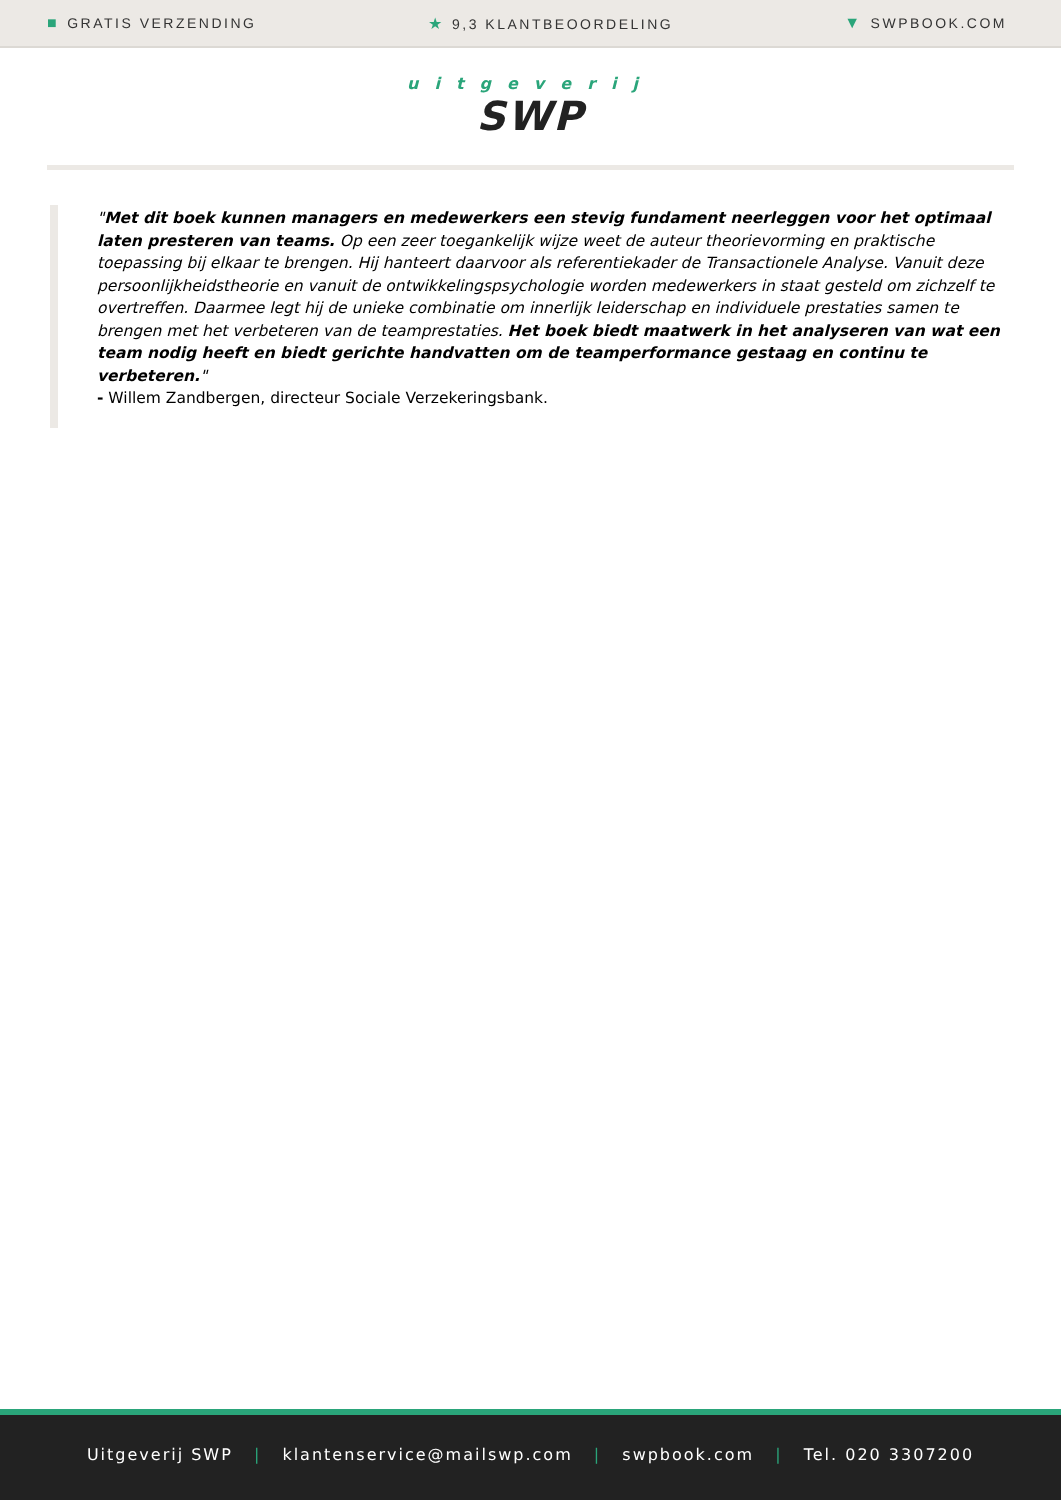■ GRATIS VERZENDING ★ 9,3 KLANTBEOORDELING ▼ SWPBOOK.COM
uitgeverij
SWP
"Met dit boek kunnen managers en medewerkers een stevig fundament neerleggen voor het optimaal laten presteren van teams. Op een zeer toegankelijk wijze weet de auteur theorievorming en praktische toepassing bij elkaar te brengen. Hij hanteert daarvoor als referentiekader de Transactionele Analyse. Vanuit deze persoonlijkheidstheorie en vanuit de ontwikkelingspsychologie worden medewerkers in staat gesteld om zichzelf te overtreffen. Daarmee legt hij de unieke combinatie om innerlijk leiderschap en individuele prestaties samen te brengen met het verbeteren van de teamprestaties. Het boek biedt maatwerk in het analyseren van wat een team nodig heeft en biedt gerichte handvatten om de teamperformance gestaag en continu te verbeteren."
- Willem Zandbergen, directeur Sociale Verzekeringsbank.
Uitgeverij SWP | klantenservice@mailswp.com | swpbook.com | Tel. 020 3307200